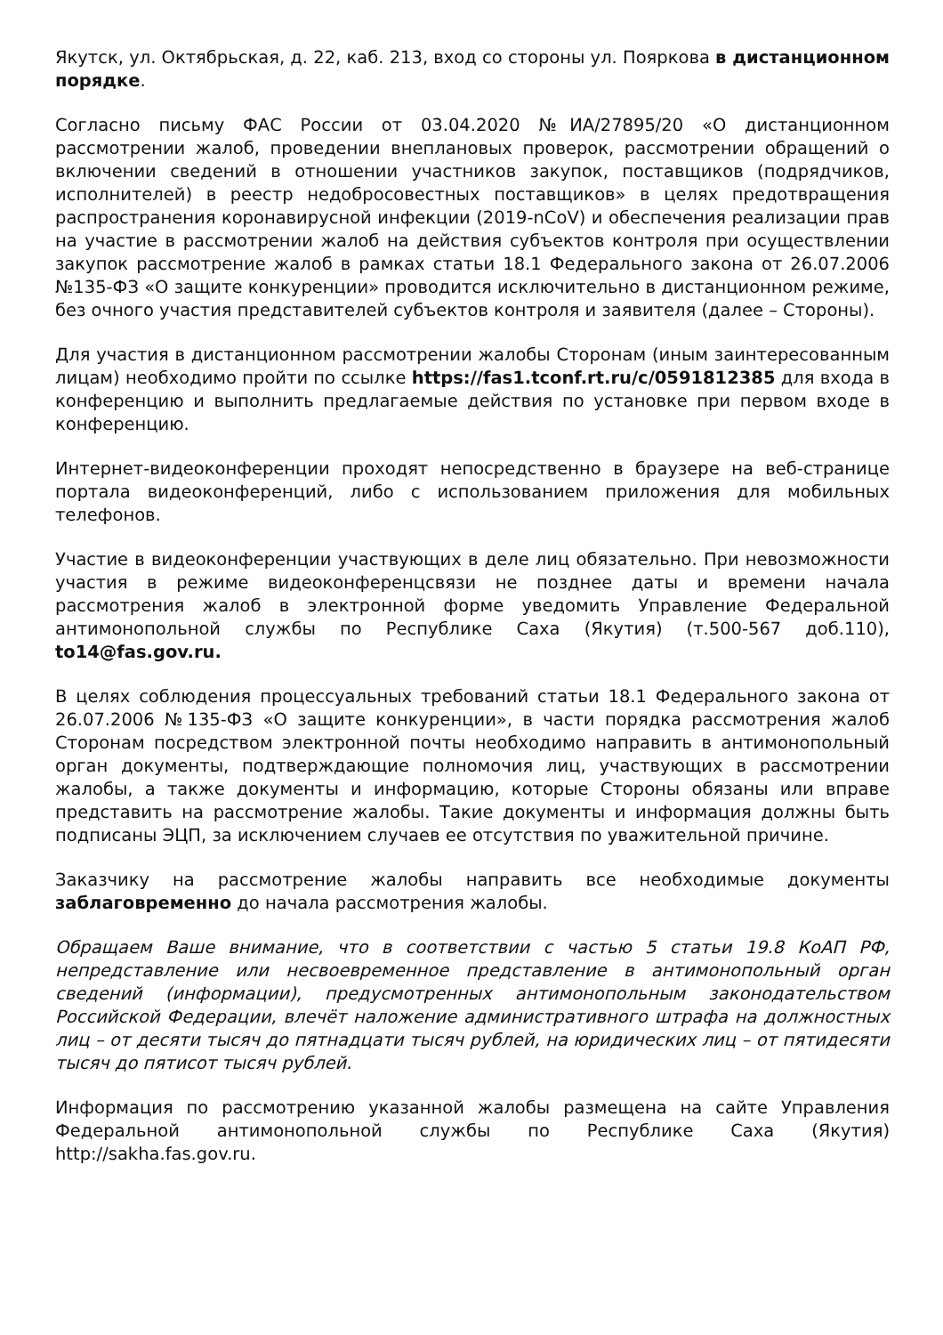Якутск, ул. Октябрьская, д. 22, каб. 213, вход со стороны ул. Пояркова в дистанционном порядке.
Согласно письму ФАС России от 03.04.2020 №ИА/27895/20 «О дистанционном рассмотрении жалоб, проведении внеплановых проверок, рассмотрении обращений о включении сведений в отношении участников закупок, поставщиков (подрядчиков, исполнителей) в реестр недобросовестных поставщиков» в целях предотвращения распространения коронавирусной инфекции (2019-nCoV) и обеспечения реализации прав на участие в рассмотрении жалоб на действия субъектов контроля при осуществлении закупок рассмотрение жалоб в рамках статьи 18.1 Федерального закона от 26.07.2006 №135-ФЗ «О защите конкуренции» проводится исключительно в дистанционном режиме, без очного участия представителей субъектов контроля и заявителя (далее – Стороны).
Для участия в дистанционном рассмотрении жалобы Сторонам (иным заинтересованным лицам) необходимо пройти по ссылке https://fas1.tconf.rt.ru/c/0591812385 для входа в конференцию и выполнить предлагаемые действия по установке при первом входе в конференцию.
Интернет-видеоконференции проходят непосредственно в браузере на веб-странице портала видеоконференций, либо с использованием приложения для мобильных телефонов.
Участие в видеоконференции участвующих в деле лиц обязательно. При невозможности участия в режиме видеоконференцсвязи не позднее даты и времени начала рассмотрения жалоб в электронной форме уведомить Управление Федеральной антимонопольной службы по Республике Саха (Якутия) (т.500-567 доб.110), to14@fas.gov.ru.
В целях соблюдения процессуальных требований статьи 18.1 Федерального закона от 26.07.2006 №135-ФЗ «О защите конкуренции», в части порядка рассмотрения жалоб Сторонам посредством электронной почты необходимо направить в антимонопольный орган документы, подтверждающие полномочия лиц, участвующих в рассмотрении жалобы, а также документы и информацию, которые Стороны обязаны или вправе представить на рассмотрение жалобы. Такие документы и информация должны быть подписаны ЭЦП, за исключением случаев ее отсутствия по уважительной причине.
Заказчику на рассмотрение жалобы направить все необходимые документы заблаговременно до начала рассмотрения жалобы.
Обращаем Ваше внимание, что в соответствии с частью 5 статьи 19.8 КоАП РФ, непредставление или несвоевременное представление в антимонопольный орган сведений (информации), предусмотренных антимонопольным законодательством Российской Федерации, влечёт наложение административного штрафа на должностных лиц – от десяти тысяч до пятнадцати тысяч рублей, на юридических лиц – от пятидесяти тысяч до пятисот тысяч рублей.
Информация по рассмотрению указанной жалобы размещена на сайте Управления Федеральной антимонопольной службы по Республике Саха (Якутия) http://sakha.fas.gov.ru.